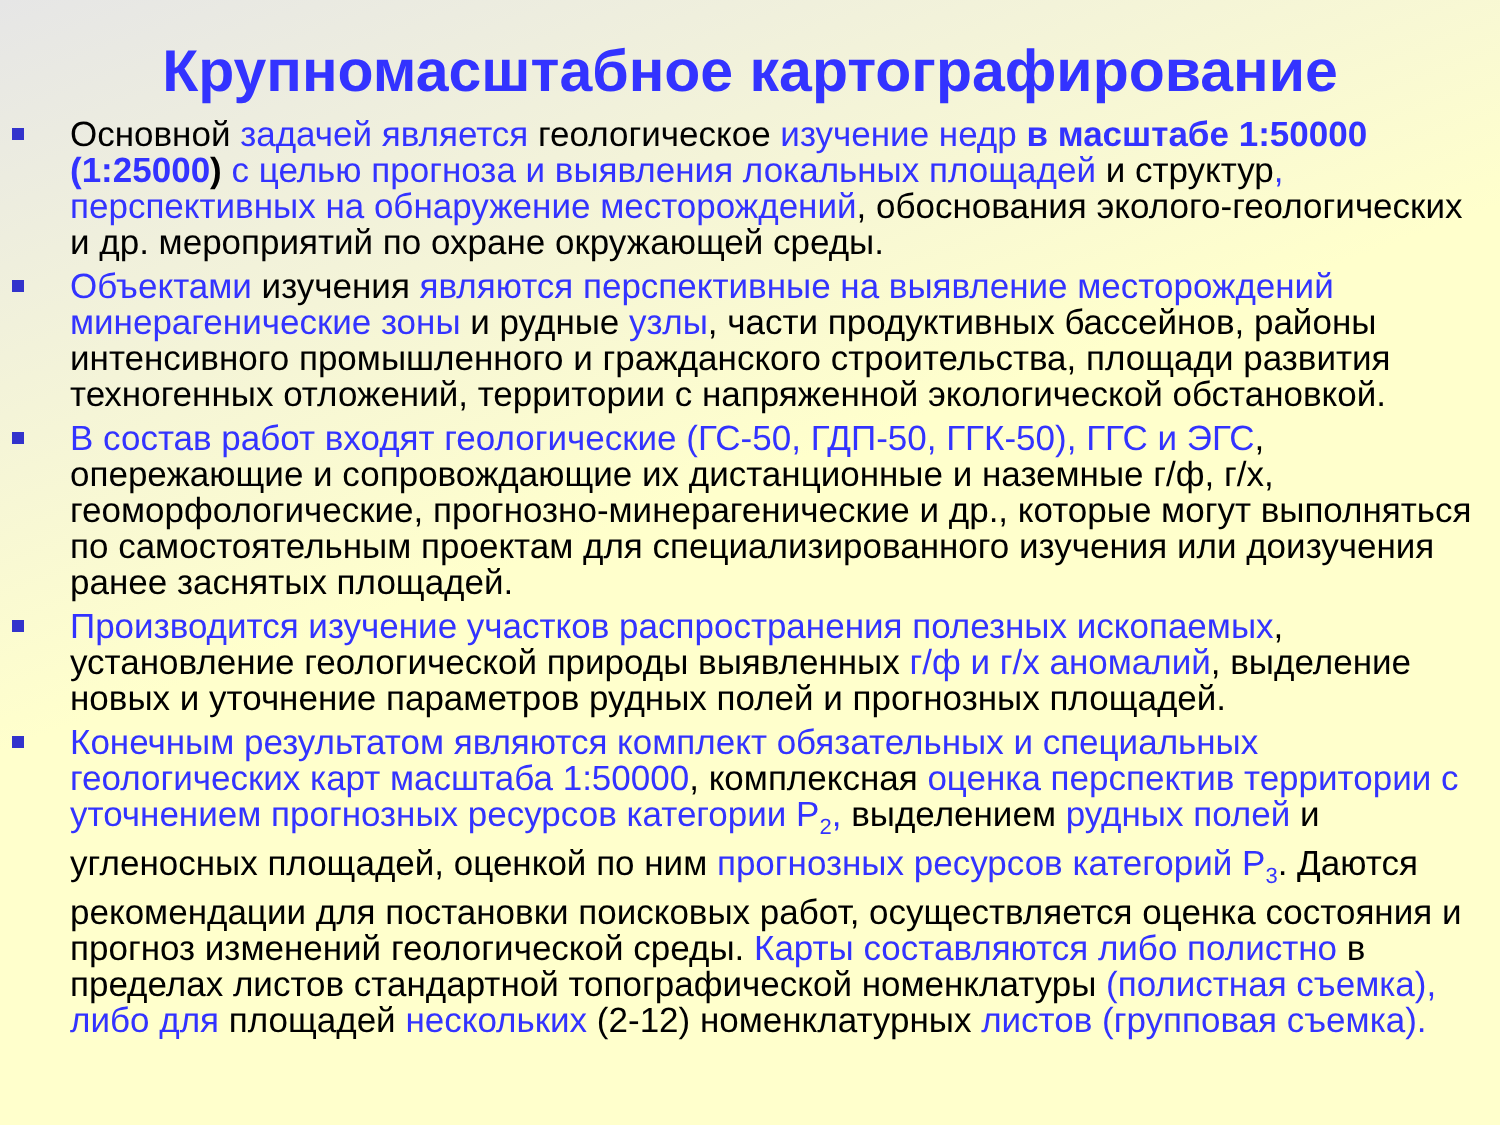Крупномасштабное картографирование
Основной задачей является геологическое изучение недр в масштабе 1:50000 (1:25000) с целью прогноза и выявления локальных площадей и структур, перспективных на обнаружение месторождений, обоснования эколого-геологических и др. мероприятий по охране окружающей среды.
Объектами изучения являются перспективные на выявление месторождений минерагенические зоны и рудные узлы, части продуктивных бассейнов, районы интенсивного промышленного и гражданского строительства, площади развития техногенных отложений, территории с напряженной экологической обстановкой.
В состав работ входят геологические (ГС-50, ГДП-50, ГГК-50), ГГС и ЭГС, опережающие и сопровождающие их дистанционные и наземные г/ф, г/х, геоморфологические, прогнозно-минерагенические и др., которые могут выполняться по самостоятельным проектам для специализированного изучения или доизучения ранее заснятых площадей.
Производится изучение участков распространения полезных ископаемых, установление геологической природы выявленных г/ф и г/х аномалий, выделение новых и уточнение параметров рудных полей и прогнозных площадей.
Конечным результатом являются комплект обязательных и специальных геологических карт масштаба 1:50000, комплексная оценка перспектив территории с уточнением прогнозных ресурсов категории P<sub>2</sub>, выделением рудных полей и угленосных площадей, оценкой по ним прогнозных ресурсов категорий P<sub>3</sub>. Даются рекомендации для постановки поисковых работ, осуществляется оценка состояния и прогноз изменений геологической среды. Карты составляются либо полистно в пределах листов стандартной топографической номенклатуры (полистная съемка), либо для площадей нескольких (2-12) номенклатурных листов (групповая съемка).